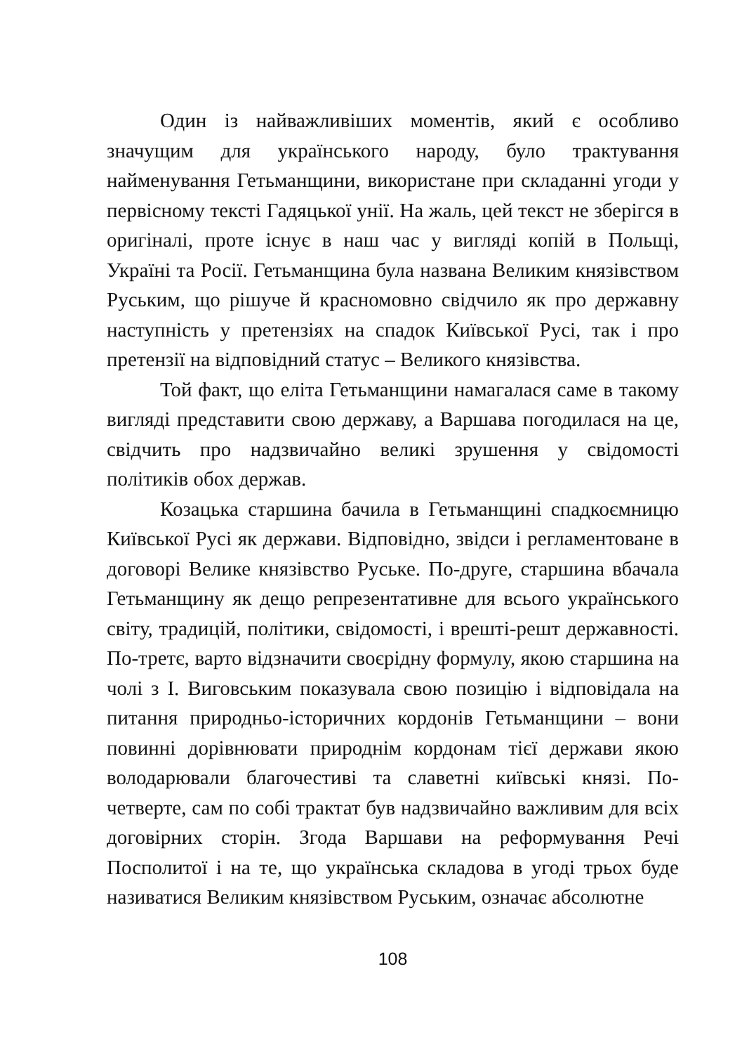Один із найважливіших моментів, який є особливо значущим для українського народу, було трактування найменування Гетьманщини, використане при складанні угоди у первісному тексті Гадяцької унії. На жаль, цей текст не зберігся в оригіналі, проте існує в наш час у вигляді копій в Польщі, Україні та Росії. Гетьманщина була названа Великим князівством Руським, що рішуче й красномовно свідчило як про державну наступність у претензіях на спадок Київської Русі, так і про претензії на відповідний статус – Великого князівства.
Той факт, що еліта Гетьманщини намагалася саме в такому вигляді представити свою державу, а Варшава погодилася на це, свідчить про надзвичайно великі зрушення у свідомості політиків обох держав.
Козацька старшина бачила в Гетьманщині спадкоємницю Київської Русі як держави. Відповідно, звідси і регламентоване в договорі Велике князівство Руське. По-друге, старшина вбачала Гетьманщину як дещо репрезентативне для всього українського світу, традицій, політики, свідомості, і врешті-решт державності. По-третє, варто відзначити своєрідну формулу, якою старшина на чолі з І. Виговським показувала свою позицію і відповідала на питання природньо-історичних кордонів Гетьманщини – вони повинні дорівнювати природнім кордонам тієї держави якою володарювали благочестиві та славетні київські князі. По-четверте, сам по собі трактат був надзвичайно важливим для всіх договірних сторін. Згода Варшави на реформування Речі Посполитої і на те, що українська складова в угоді трьох буде називатися Великим князівством Руським, означає абсолютне
108